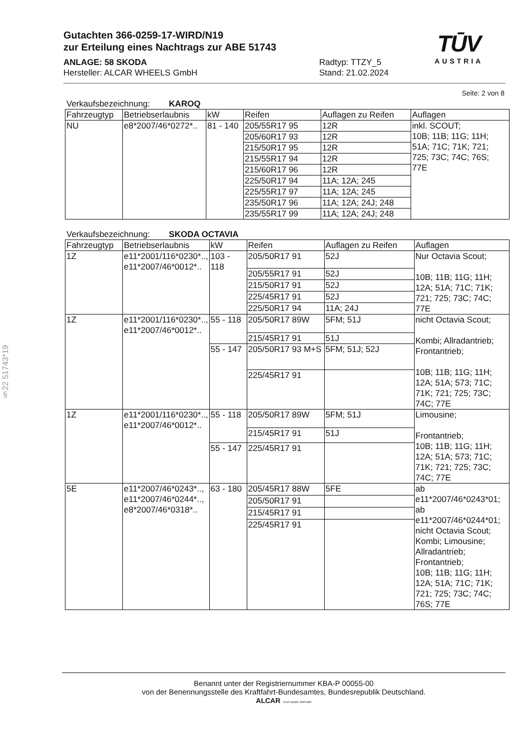Gutachten 366-0259-17-WIRD/N19
zur Erteilung eines Nachtrags zur ABE 51743
ANLAGE: 58 SKODA
Hersteller: ALCAR WHEELS GmbH
Radtyp: TTZY_5
Stand: 21.02.2024
TŪV
AUSTRIA
§22 51743*19
Seite: 2 von 8
Verkaufsbezeichnung: KAROQ
| Fahrzeugtyp | Betriebserlaubnis | kW | Reifen | Auflagen zu Reifen | Auflagen |
| --- | --- | --- | --- | --- | --- |
| NU | e8*2007/46*0272*.. | 81 - 140 | 205/55R17 95 | 12R | inkl. SCOUT; 10B; 11B; 11G; 11H; 51A; 71C; 71K; 721; 725; 73C; 74C; 76S; 77E |
| | | | 205/60R17 93 | 12R | |
| | | | 215/50R17 95 | 12R | |
| | | | 215/55R17 94 | 12R | |
| | | | 215/60R17 96 | 12R | |
| | | | 225/50R17 94 | 11A; 12A; 245 | |
| | | | 225/55R17 97 | 11A; 12A; 245 | |
| | | | 235/50R17 96 | 11A; 12A; 24J; 248 | |
| | | | 235/55R17 99 | 11A; 12A; 24J; 248 | |
Verkaufsbezeichnung: SKODA OCTAVIA
| Fahrzeugtyp | Betriebserlaubnis | kW | Reifen | Auflagen zu Reifen | Auflagen |
| --- | --- | --- | --- | --- | --- |
| 1Z | e11*2001/116*0230*.., e11*2007/46*0012*.. | 103 - 118 | 205/50R17 91 | 52J | Nur Octavia Scout; 10B; 11B; 11G; 11H; 12A; 51A; 71C; 71K; 721; 725; 73C; 74C; 77E |
| | | | 205/55R17 91 | 52J | |
| | | | 215/50R17 91 | 52J | |
| | | | 225/45R17 91 | 52J | |
| | | | 225/50R17 94 | 11A; 24J | |
| 1Z | e11*2001/116*0230*.., e11*2007/46*0012*.. | 55 - 118 | 205/50R17 89W | 5FM; 51J | nicht Octavia Scout; Kombi; Allradantrieb; Frontantrieb; 10B; 11B; 11G; 11H; 12A; 51A; 573; 71C; 71K; 721; 725; 73C; 74C; 77E |
| | | | 215/45R17 91 | 51J | |
| | | 55 - 147 | 205/50R17 93 M+S | 5FM; 51J; 52J | |
| | | | 225/45R17 91 | | |
| 1Z | e11*2001/116*0230*.., e11*2007/46*0012*.. | 55 - 118 | 205/50R17 89W | 5FM; 51J | Limousine; Frontantrieb; 10B; 11B; 11G; 11H; 12A; 51A; 573; 71C; 71K; 721; 725; 73C; 74C; 77E |
| | | | 215/45R17 91 | 51J | |
| | | 55 - 147 | 225/45R17 91 | | |
| 5E | e11*2007/46*0243*.., e11*2007/46*0244*.., e8*2007/46*0318*.. | 63 - 180 | 205/45R17 88W | 5FE | ab e11*2007/46*0243*01; ab e11*2007/46*0244*01; nicht Octavia Scout; Kombi; Limousine; Allradantrieb; Frontantrieb; 10B; 11B; 11G; 11H; 12A; 51A; 71C; 71K; 721; 725; 73C; 74C; 76S; 77E |
| | | | 205/50R17 91 | | |
| | | | 215/45R17 91 | | |
| | | | 225/45R17 91 | | |
Benannt unter der Registriernummer KBA-P 00055-00
von der Benennungsstelle des Kraftfahrt-Bundesamtes, Bundesrepublik Deutschland.
ALCAR YOUR WHEEL PARTNER